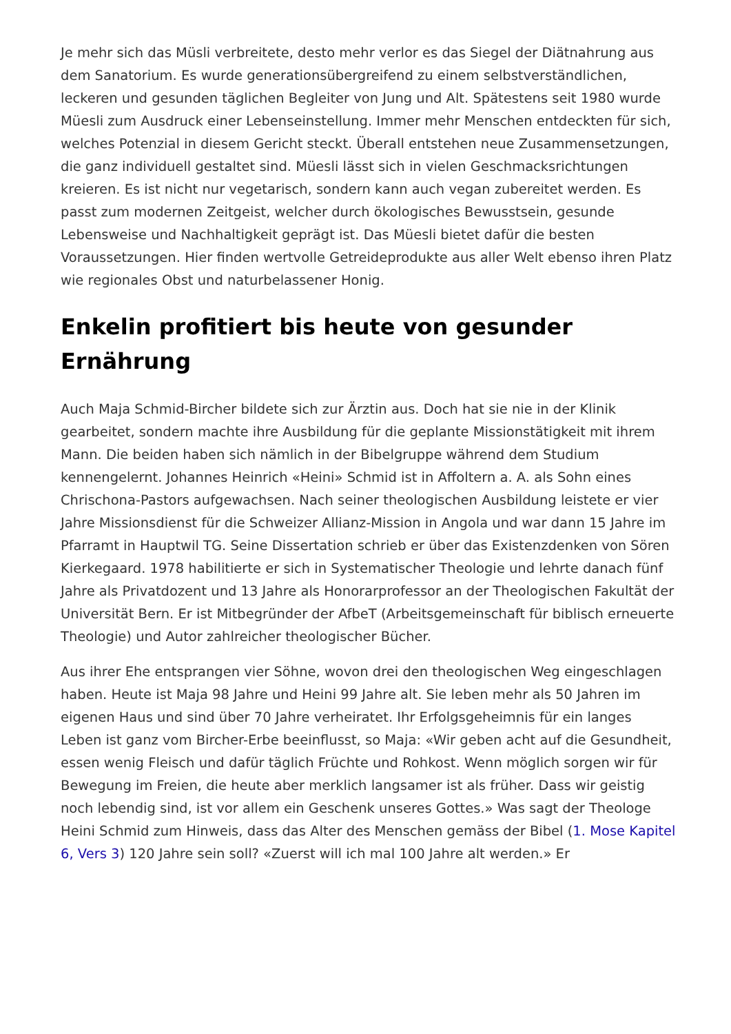Je mehr sich das Müsli verbreitete, desto mehr verlor es das Siegel der Diätnahrung aus dem Sanatorium. Es wurde generationsübergreifend zu einem selbstverständlichen, leckeren und gesunden täglichen Begleiter von Jung und Alt. Spätestens seit 1980 wurde Müesli zum Ausdruck einer Lebenseinstellung. Immer mehr Menschen entdeckten für sich, welches Potenzial in diesem Gericht steckt. Überall entstehen neue Zusammensetzungen, die ganz individuell gestaltet sind. Müesli lässt sich in vielen Geschmacksrichtungen kreieren. Es ist nicht nur vegetarisch, sondern kann auch vegan zubereitet werden. Es passt zum modernen Zeitgeist, welcher durch ökologisches Bewusstsein, gesunde Lebensweise und Nachhaltigkeit geprägt ist. Das Müesli bietet dafür die besten Voraussetzungen. Hier finden wertvolle Getreideprodukte aus aller Welt ebenso ihren Platz wie regionales Obst und naturbelassener Honig.
Enkelin profitiert bis heute von gesunder Ernährung
Auch Maja Schmid-Bircher bildete sich zur Ärztin aus. Doch hat sie nie in der Klinik gearbeitet, sondern machte ihre Ausbildung für die geplante Missionstätigkeit mit ihrem Mann. Die beiden haben sich nämlich in der Bibelgruppe während dem Studium kennengelernt. Johannes Heinrich «Heini» Schmid ist in Affoltern a. A. als Sohn eines Chrischona-Pastors aufgewachsen. Nach seiner theologischen Ausbildung leistete er vier Jahre Missionsdienst für die Schweizer Allianz-Mission in Angola und war dann 15 Jahre im Pfarramt in Hauptwil TG. Seine Dissertation schrieb er über das Existenzdenken von Sören Kierkegaard. 1978 habilitierte er sich in Systematischer Theologie und lehrte danach fünf Jahre als Privatdozent und 13 Jahre als Honorarprofessor an der Theologischen Fakultät der Universität Bern. Er ist Mitbegründer der AfbeT (Arbeitsgemeinschaft für biblisch erneuerte Theologie) und Autor zahlreicher theologischer Bücher.
Aus ihrer Ehe entsprangen vier Söhne, wovon drei den theologischen Weg eingeschlagen haben. Heute ist Maja 98 Jahre und Heini 99 Jahre alt. Sie leben mehr als 50 Jahren im eigenen Haus und sind über 70 Jahre verheiratet. Ihr Erfolgsgeheimnis für ein langes Leben ist ganz vom Bircher-Erbe beeinflusst, so Maja: «Wir geben acht auf die Gesundheit, essen wenig Fleisch und dafür täglich Früchte und Rohkost. Wenn möglich sorgen wir für Bewegung im Freien, die heute aber merklich langsamer ist als früher. Dass wir geistig noch lebendig sind, ist vor allem ein Geschenk unseres Gottes.» Was sagt der Theologe Heini Schmid zum Hinweis, dass das Alter des Menschen gemäss der Bibel (1. Mose Kapitel 6, Vers 3) 120 Jahre sein soll? «Zuerst will ich mal 100 Jahre alt werden.» Er